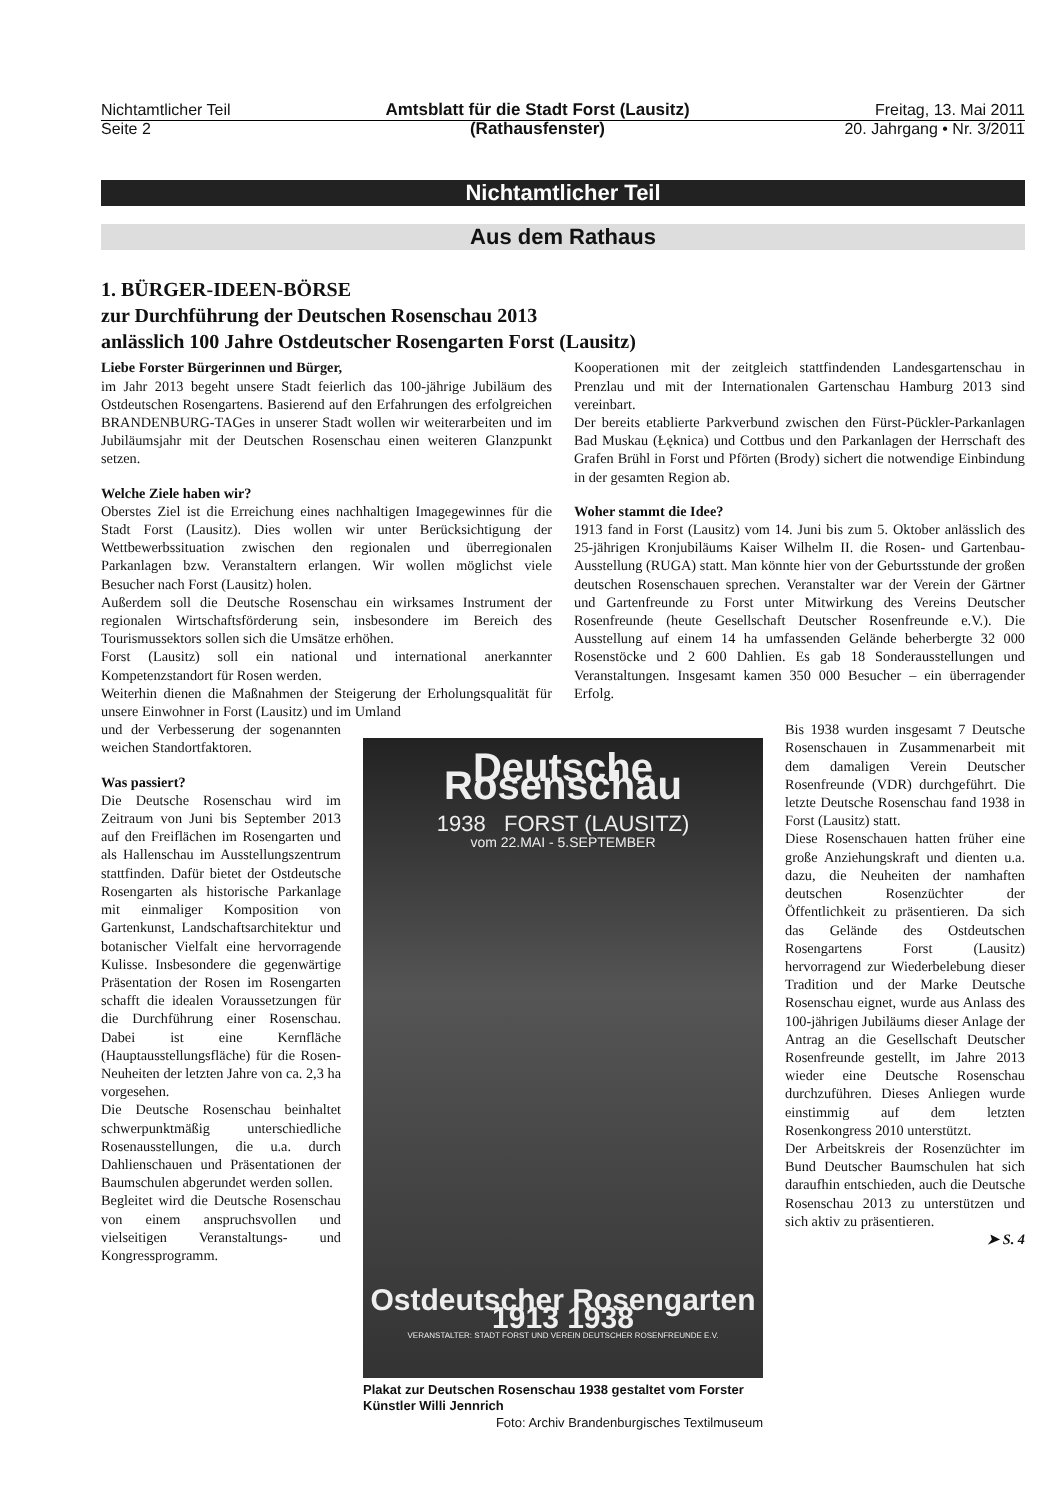Nichtamtlicher Teil
Seite 2
Amtsblatt für die Stadt Forst (Lausitz)
(Rathausfenster)
Freitag, 13. Mai 2011
20. Jahrgang • Nr. 3/2011
Nichtamtlicher Teil
Aus dem Rathaus
1. BÜRGER-IDEEN-BÖRSE
zur Durchführung der Deutschen Rosenschau 2013
anlässlich 100 Jahre Ostdeutscher Rosengarten Forst (Lausitz)
Liebe Forster Bürgerinnen und Bürger,
im Jahr 2013 begeht unsere Stadt feierlich das 100-jährige Jubiläum des Ostdeutschen Rosengartens. Basierend auf den Erfahrungen des erfolgreichen BRANDENBURG-TAGes in unserer Stadt wollen wir weiterarbeiten und im Jubiläumsjahr mit der Deutschen Rosenschau einen weiteren Glanzpunkt setzen.
Welche Ziele haben wir?
Oberstes Ziel ist die Erreichung eines nachhaltigen Imagegewinnes für die Stadt Forst (Lausitz). Dies wollen wir unter Berücksichtigung der Wettbewerbssituation zwischen den regionalen und überregionalen Parkanlagen bzw. Veranstaltern erlangen. Wir wollen möglichst viele Besucher nach Forst (Lausitz) holen.
Außerdem soll die Deutsche Rosenschau ein wirksames Instrument der regionalen Wirtschaftsförderung sein, insbesondere im Bereich des Tourismussektors sollen sich die Umsätze erhöhen.
Forst (Lausitz) soll ein national und international anerkannter Kompetenzstandort für Rosen werden.
Weiterhin dienen die Maßnahmen der Steigerung der Erholungsqualität für unsere Einwohner in Forst (Lausitz) und im Umland
Kooperationen mit der zeitgleich stattfindenden Landesgartenschau in Prenzlau und mit der Internationalen Gartenschau Hamburg 2013 sind vereinbart.
Der bereits etablierte Parkverbund zwischen den Fürst-Pückler-Parkanlagen Bad Muskau (Łęknica) und Cottbus und den Parkanlagen der Herrschaft des Grafen Brühl in Forst und Pförten (Brody) sichert die notwendige Einbindung in der gesamten Region ab.
Woher stammt die Idee?
1913 fand in Forst (Lausitz) vom 14. Juni bis zum 5. Oktober anlässlich des 25-jährigen Kronjubiläums Kaiser Wilhelm II. die Rosen- und Gartenbau-Ausstellung (RUGA) statt. Man könnte hier von der Geburtsstunde der großen deutschen Rosenschauen sprechen. Veranstalter war der Verein der Gärtner und Gartenfreunde zu Forst unter Mitwirkung des Vereins Deutscher Rosenfreunde (heute Gesellschaft Deutscher Rosenfreunde e.V.). Die Ausstellung auf einem 14 ha umfassenden Gelände beherbergte 32 000 Rosenstöcke und 2 600 Dahlien. Es gab 18 Sonderausstellungen und Veranstaltungen. Insgesamt kamen 350 000 Besucher – ein überragender Erfolg.
und der Verbesserung der sogenannten weichen Standortfaktoren.
Was passiert?
Die Deutsche Rosenschau wird im Zeitraum von Juni bis September 2013 auf den Freiflächen im Rosengarten und als Hallenschau im Ausstellungszentrum stattfinden. Dafür bietet der Ostdeutsche Rosengarten als historische Parkanlage mit einmaliger Komposition von Gartenkunst, Landschaftsarchitektur und botanischer Vielfalt eine hervorragende Kulisse. Insbesondere die gegenwärtige Präsentation der Rosen im Rosengarten schafft die idealen Voraussetzungen für die Durchführung einer Rosenschau. Dabei ist eine Kernfläche (Hauptausstellungsfläche) für die Rosen-Neuheiten der letzten Jahre von ca. 2,3 ha vorgesehen.
Die Deutsche Rosenschau beinhaltet schwerpunktmäßig unterschiedliche Rosenausstellungen, die u.a. durch Dahlienschauen und Präsentationen der Baumschulen abgerundet werden sollen.
Begleitet wird die Deutsche Rosenschau von einem anspruchsvollen und vielseitigen Veranstaltungs- und Kongressprogramm.
Deutsche Rosenschau
1938 FORST (LAUSITZ)
vom 22.MAI - 5.SEPTEMBER
Ostdeutscher Rosengarten 1913 1938
VERANSTALTER: STADT FORST UND VEREIN DEUTSCHER ROSENFREUNDE E.V.
Plakat zur Deutschen Rosenschau 1938 gestaltet vom Forster Künstler Willi Jennrich
Foto: Archiv Brandenburgisches Textilmuseum
Bis 1938 wurden insgesamt 7 Deutsche Rosenschauen in Zusammenarbeit mit dem damaligen Verein Deutscher Rosenfreunde (VDR) durchgeführt. Die letzte Deutsche Rosenschau fand 1938 in Forst (Lausitz) statt.
Diese Rosenschauen hatten früher eine große Anziehungskraft und dienten u.a. dazu, die Neuheiten der namhaften deutschen Rosenzüchter der Öffentlichkeit zu präsentieren. Da sich das Gelände des Ostdeutschen Rosengartens Forst (Lausitz) hervorragend zur Wiederbelebung dieser Tradition und der Marke Deutsche Rosenschau eignet, wurde aus Anlass des 100-jährigen Jubiläums dieser Anlage der Antrag an die Gesellschaft Deutscher Rosenfreunde gestellt, im Jahre 2013 wieder eine Deutsche Rosenschau durchzuführen. Dieses Anliegen wurde einstimmig auf dem letzten Rosenkongress 2010 unterstützt.
Der Arbeitskreis der Rosenzüchter im Bund Deutscher Baumschulen hat sich daraufhin entschieden, auch die Deutsche Rosenschau 2013 zu unterstützen und sich aktiv zu präsentieren.
➤ S. 4